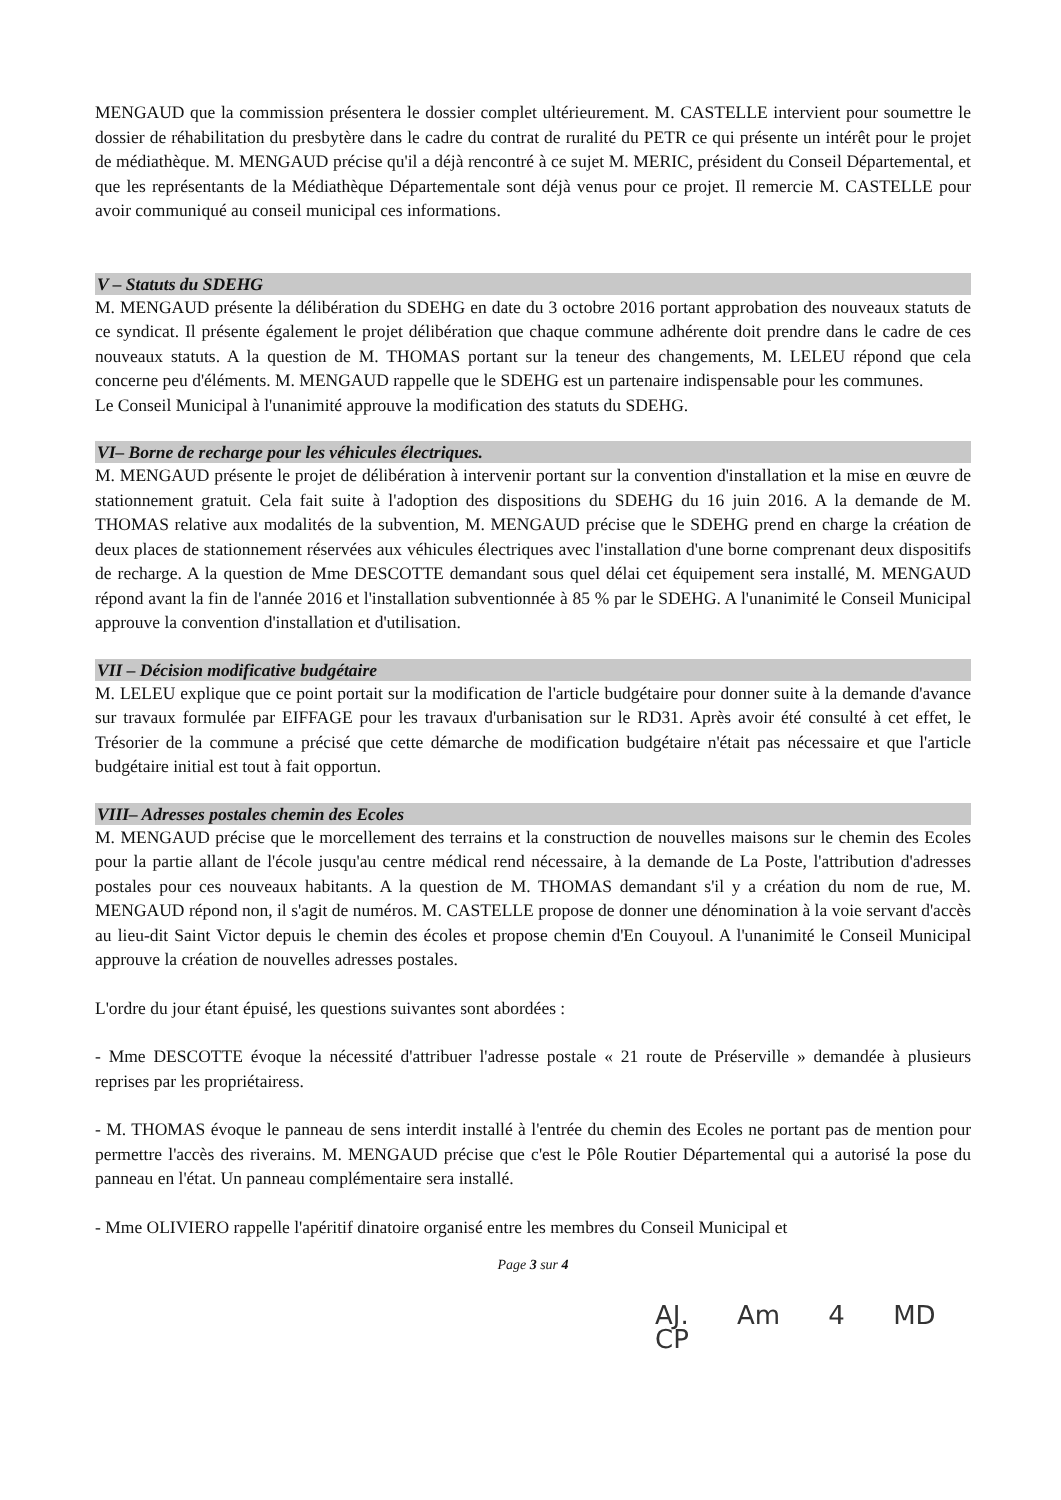MENGAUD que la commission présentera le dossier complet ultérieurement. M. CASTELLE intervient pour soumettre le dossier de réhabilitation du presbytère dans le cadre du contrat de ruralité du PETR ce qui présente un intérêt pour le projet de médiathèque. M. MENGAUD précise qu'il a déjà rencontré à ce sujet M. MERIC, président du Conseil Départemental, et que les représentants de la Médiathèque Départementale sont déjà venus pour ce projet. Il remercie M. CASTELLE pour avoir communiqué au conseil municipal ces informations.
V – Statuts du SDEHG
M. MENGAUD présente la délibération du SDEHG en date du 3 octobre 2016 portant approbation des nouveaux statuts de ce syndicat. Il présente également le projet délibération que chaque commune adhérente doit prendre dans le cadre de ces nouveaux statuts. A la question de M. THOMAS portant sur la teneur des changements, M. LELEU répond que cela concerne peu d'éléments. M. MENGAUD rappelle que le SDEHG est un partenaire indispensable pour les communes.
Le Conseil Municipal à l'unanimité approuve la modification des statuts du SDEHG.
VI– Borne de recharge pour les véhicules électriques.
M. MENGAUD présente le projet de délibération à intervenir portant sur la convention d'installation et la mise en œuvre de stationnement gratuit. Cela fait suite à l'adoption des dispositions du SDEHG du 16 juin 2016. A la demande de M. THOMAS relative aux modalités de la subvention, M. MENGAUD précise que le SDEHG prend en charge la création de deux places de stationnement réservées aux véhicules électriques avec l'installation d'une borne comprenant deux dispositifs de recharge. A la question de Mme DESCOTTE demandant sous quel délai cet équipement sera installé, M. MENGAUD répond avant la fin de l'année 2016 et l'installation subventionnée à 85 % par le SDEHG. A l'unanimité le Conseil Municipal approuve la convention d'installation et d'utilisation.
VII – Décision modificative budgétaire
M. LELEU explique que ce point portait sur la modification de l'article budgétaire pour donner suite à la demande d'avance sur travaux formulée par EIFFAGE pour les travaux d'urbanisation sur le RD31. Après avoir été consulté à cet effet, le Trésorier de la commune a précisé que cette démarche de modification budgétaire n'était pas nécessaire et que l'article budgétaire initial est tout à fait opportun.
VIII– Adresses postales chemin des Ecoles
M. MENGAUD précise que le morcellement des terrains et la construction de nouvelles maisons sur le chemin des Ecoles pour la partie allant de l'école jusqu'au centre médical rend nécessaire, à la demande de La Poste, l'attribution d'adresses postales pour ces nouveaux habitants. A la question de M. THOMAS demandant s'il y a création du nom de rue, M. MENGAUD répond non, il s'agit de numéros. M. CASTELLE propose de donner une dénomination à la voie servant d'accès au lieu-dit Saint Victor depuis le chemin des écoles et propose chemin d'En Couyoul. A l'unanimité le Conseil Municipal approuve la création de nouvelles adresses postales.
L'ordre du jour étant épuisé, les questions suivantes sont abordées :
- Mme DESCOTTE évoque la nécessité d'attribuer l'adresse postale « 21 route de Préserville » demandée à plusieurs reprises par les propriétairess.
- M. THOMAS évoque le panneau de sens interdit installé à l'entrée du chemin des Ecoles ne portant pas de mention pour permettre l'accès des riverains. M. MENGAUD précise que c'est le Pôle Routier Départemental qui a autorisé la pose du panneau en l'état. Un panneau complémentaire sera installé.
- Mme OLIVIERO rappelle l'apéritif dinatoire organisé entre les membres du Conseil Municipal et
Page 3 sur 4
AJ. Am 4 MD CP